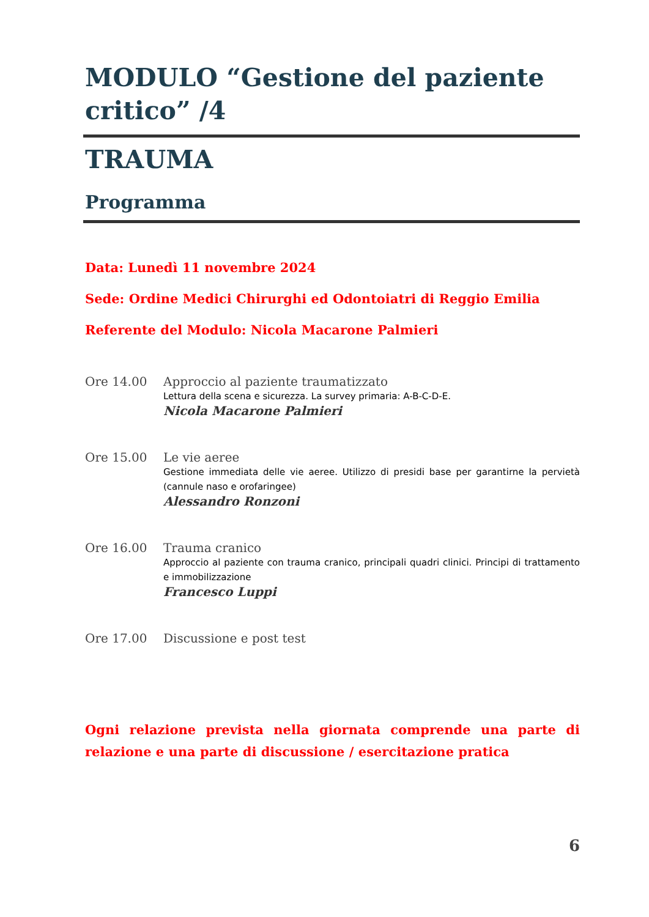MODULO “Gestione del paziente critico” /4
TRAUMA
Programma
Data: Lunedì 11 novembre 2024
Sede: Ordine Medici Chirurghi ed Odontoiatri di Reggio Emilia
Referente del Modulo: Nicola Macarone Palmieri
Ore 14.00 Approccio al paziente traumatizzato
Lettura della scena e sicurezza. La survey primaria: A-B-C-D-E.
Nicola Macarone Palmieri
Ore 15.00 Le vie aeree
Gestione immediata delle vie aeree. Utilizzo di presidi base per garantirne la pervietà (cannule naso e orofaringee)
Alessandro Ronzoni
Ore 16.00 Trauma cranico
Approccio al paziente con trauma cranico, principali quadri clinici. Principi di trattamento e immobilizzazione
Francesco Luppi
Ore 17.00 Discussione e post test
Ogni relazione prevista nella giornata comprende una parte di relazione e una parte di discussione / esercitazione pratica
6